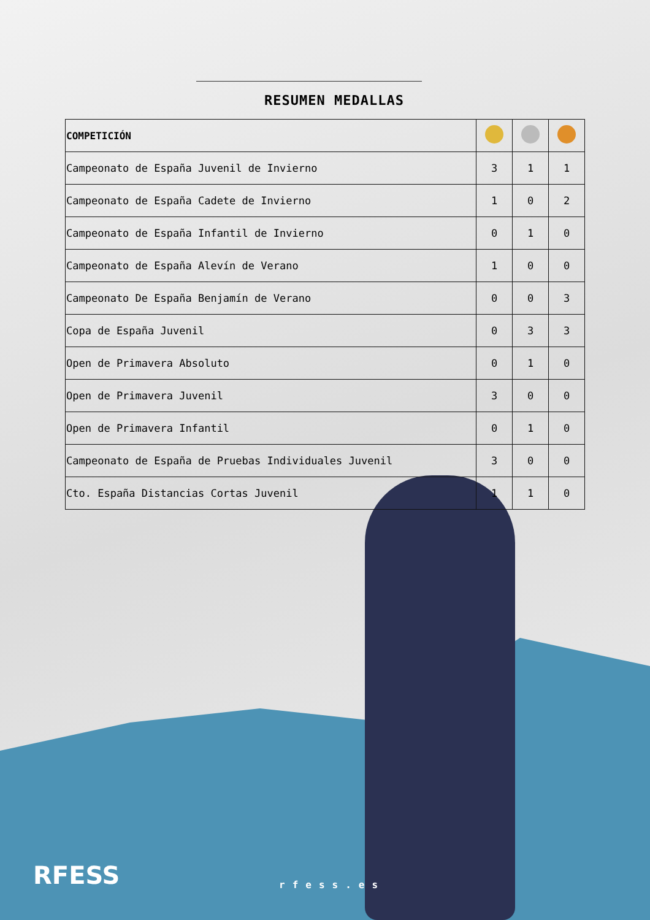RESUMEN MEDALLAS
| COMPETICIÓN | | | |
| --- | --- | --- | --- |
| Campeonato de España Juvenil de Invierno | 3 | 1 | 1 |
| Campeonato de España Cadete de Invierno | 1 | 0 | 2 |
| Campeonato de España Infantil de Invierno | 0 | 1 | 0 |
| Campeonato de España Alevín de Verano | 1 | 0 | 0 |
| Campeonato De España Benjamín de Verano | 0 | 0 | 3 |
| Copa de España Juvenil | 0 | 3 | 3 |
| Open de Primavera Absoluto | 0 | 1 | 0 |
| Open de Primavera Juvenil | 3 | 0 | 0 |
| Open de Primavera Infantil | 0 | 1 | 0 |
| Campeonato de España de Pruebas Individuales Juvenil | 3 | 0 | 0 |
| Cto. España Distancias Cortas Juvenil | 1 | 1 | 0 |
RFESS rfess.es